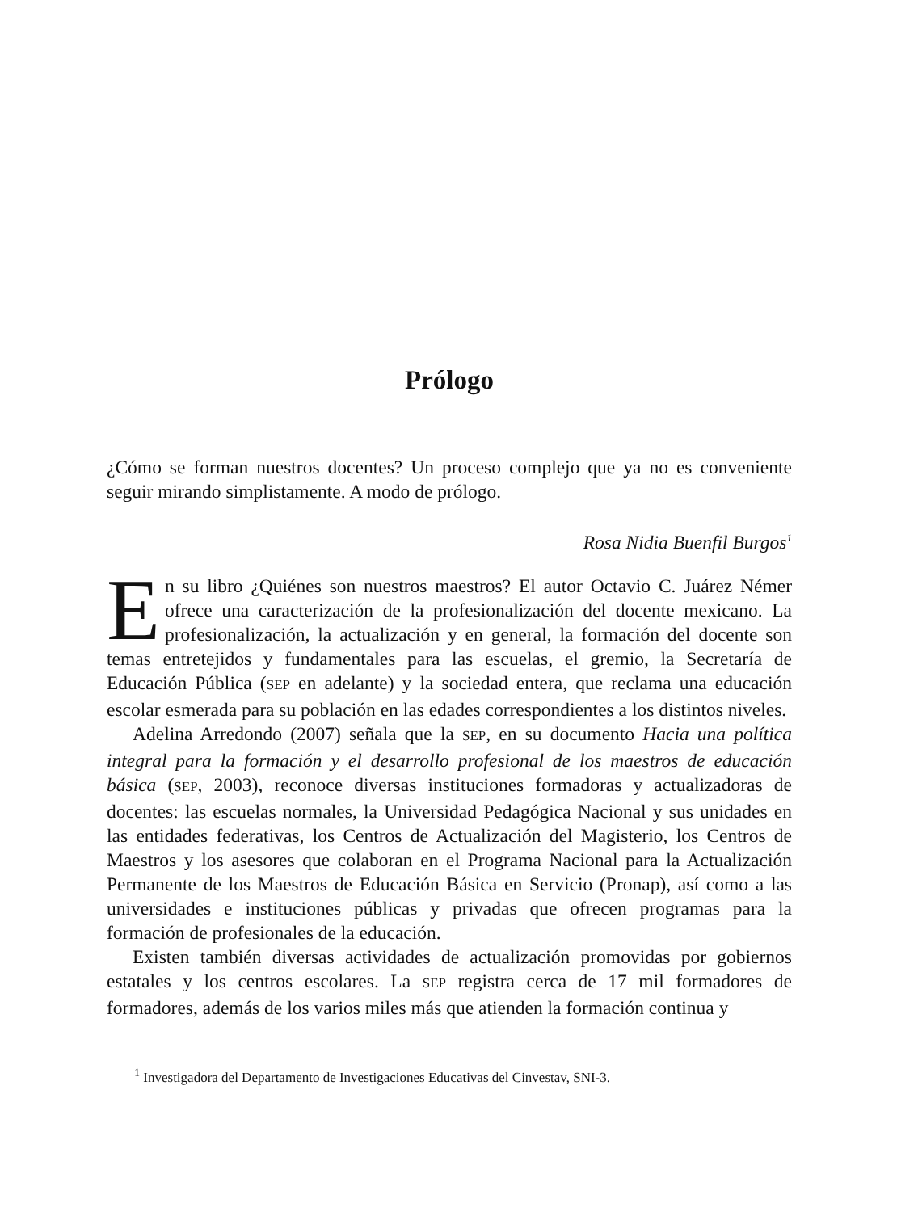Prólogo
¿Cómo se forman nuestros docentes? Un proceso complejo que ya no es conveniente seguir mirando simplistamente. A modo de prólogo.
Rosa Nidia Buenfil Burgos<sup>1</sup>
En su libro ¿Quiénes son nuestros maestros? El autor Octavio C. Juárez Némer ofrece una caracterización de la profesionalización del docente mexicano. La profesionalización, la actualización y en general, la formación del docente son temas entretejidos y fundamentales para las escuelas, el gremio, la Secretaría de Educación Pública (SEP en adelante) y la sociedad entera, que reclama una educación escolar esmerada para su población en las edades correspondientes a los distintos niveles.
Adelina Arredondo (2007) señala que la SEP, en su documento Hacia una política integral para la formación y el desarrollo profesional de los maestros de educación básica (SEP, 2003), reconoce diversas instituciones formadoras y actualizadoras de docentes: las escuelas normales, la Universidad Pedagógica Nacional y sus unidades en las entidades federativas, los Centros de Actualización del Magisterio, los Centros de Maestros y los asesores que colaboran en el Programa Nacional para la Actualización Permanente de los Maestros de Educación Básica en Servicio (Pronap), así como a las universidades e instituciones públicas y privadas que ofrecen programas para la formación de profesionales de la educación.
Existen también diversas actividades de actualización promovidas por gobiernos estatales y los centros escolares. La SEP registra cerca de 17 mil formadores de formadores, además de los varios miles más que atienden la formación continua y
<sup>1</sup> Investigadora del Departamento de Investigaciones Educativas del Cinvestav, SNI-3.